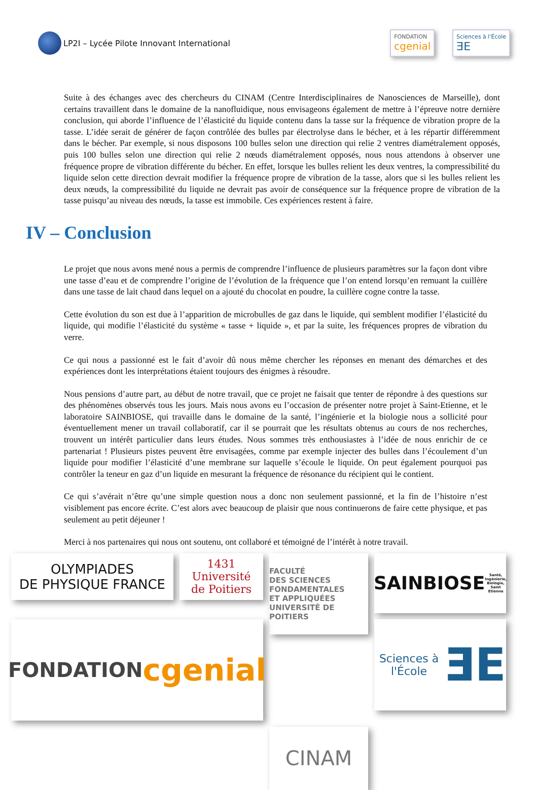LP2I – Lycée Pilote Innovant International
FONDATION
cgenial
Sciences à l'École
ƎE
Suite à des échanges avec des chercheurs du CINAM (Centre Interdisciplinaires de Nanosciences de Marseille), dont certains travaillent dans le domaine de la nanofluidique, nous envisageons également de mettre à l’épreuve notre dernière conclusion, qui aborde l’influence de l’élasticité du liquide contenu dans la tasse sur la fréquence de vibration propre de la tasse. L’idée serait de générer de façon contrôlée des bulles par électrolyse dans le bécher, et à les répartir différemment dans le bécher. Par exemple, si nous disposons 100 bulles selon une direction qui relie 2 ventres diamétralement opposés, puis 100 bulles selon une direction qui relie 2 nœuds diamétralement opposés, nous nous attendons à observer une fréquence propre de vibration différente du bécher. En effet, lorsque les bulles relient les deux ventres, la compressibilité du liquide selon cette direction devrait modifier la fréquence propre de vibration de la tasse, alors que si les bulles relient les deux nœuds, la compressibilité du liquide ne devrait pas avoir de conséquence sur la fréquence propre de vibration de la tasse puisqu’au niveau des nœuds, la tasse est immobile. Ces expériences restent à faire.
IV – Conclusion
Le projet que nous avons mené nous a permis de comprendre l’influence de plusieurs paramètres sur la façon dont vibre une tasse d’eau et de comprendre l’origine de l’évolution de la fréquence que l’on entend lorsqu’en remuant la cuillère dans une tasse de lait chaud dans lequel on a ajouté du chocolat en poudre, la cuillère cogne contre la tasse.
Cette évolution du son est due à l’apparition de microbulles de gaz dans le liquide, qui semblent modifier l’élasticité du liquide, qui modifie l’élasticité du système « tasse + liquide », et par la suite, les fréquences propres de vibration du verre.
Ce qui nous a passionné est le fait d’avoir dû nous même chercher les réponses en menant des démarches et des expériences dont les interprétations étaient toujours des énigmes à résoudre.
Nous pensions d’autre part, au début de notre travail, que ce projet ne faisait que tenter de répondre à des questions sur des phénomènes observés tous les jours. Mais nous avons eu l’occasion de présenter notre projet à Saint-Etienne, et le laboratoire SAINBIOSE, qui travaille dans le domaine de la santé, l’ingénierie et la biologie nous a sollicité pour éventuellement mener un travail collaboratif, car il se pourrait que les résultats obtenus au cours de nos recherches, trouvent un intérêt particulier dans leurs études. Nous sommes très enthousiastes à l’idée de nous enrichir de ce partenariat ! Plusieurs pistes peuvent être envisagées, comme par exemple injecter des bulles dans l’écoulement d’un liquide pour modifier l’élasticité d’une membrane sur laquelle s’écoule le liquide. On peut également pourquoi pas contrôler la teneur en gaz d’un liquide en mesurant la fréquence de résonance du récipient qui le contient.
Ce qui s’avérait n’être qu’une simple question nous a donc non seulement passionné, et la fin de l’histoire n’est visiblement pas encore écrite. C’est alors avec beaucoup de plaisir que nous continuerons de faire cette physique, et pas seulement au petit déjeuner !
Merci à nos partenaires qui nous ont soutenu, ont collaboré et témoigné de l’intérêt à notre travail.
OLYMPIADES
DE PHYSIQUE FRANCE
1431 Université
de Poitiers
FACULTÉ
DES SCIENCES
FONDAMENTALES
ET APPLIQUÉES
UNIVERSITÉ DE POITIERS
SAINBIOSE
Santé, Ingénierie, Biologie, Saint Etienne
FONDATION
cgenial
CINAM
Sciences à l'École
ƎE